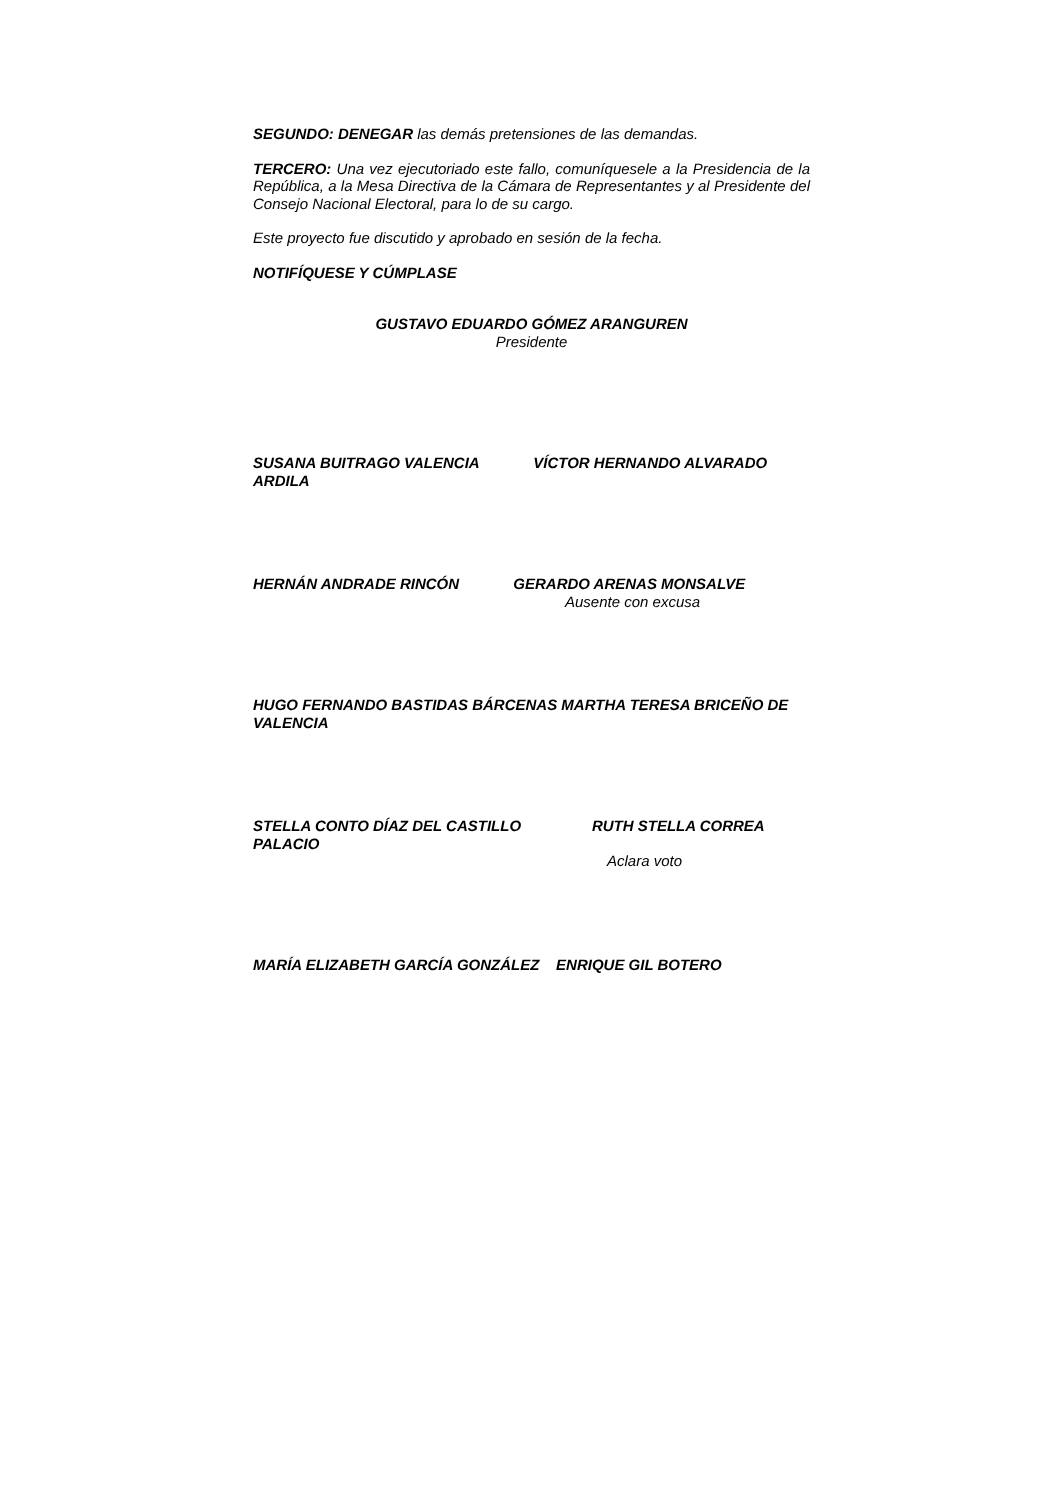SEGUNDO: DENEGAR las demás pretensiones de las demandas.
TERCERO: Una vez ejecutoriado este fallo, comuníquesele a la Presidencia de la República, a la Mesa Directiva de la Cámara de Representantes y al Presidente del Consejo Nacional Electoral, para lo de su cargo.
Este proyecto fue discutido y aprobado en sesión de la fecha.
NOTIFÍQUESE Y CÚMPLASE
GUSTAVO EDUARDO GÓMEZ ARANGUREN
Presidente
SUSANA BUITRAGO VALENCIA VÍCTOR HERNANDO ALVARADO ARDILA
HERNÁN ANDRADE RINCÓN GERARDO ARENAS MONSALVE
Ausente con excusa
HUGO FERNANDO BASTIDAS BÁRCENAS MARTHA TERESA BRICEÑO DE VALENCIA
STELLA CONTO DÍAZ DEL CASTILLO RUTH STELLA CORREA PALACIO
Aclara voto
MARÍA ELIZABETH GARCÍA GONZÁLEZ ENRIQUE GIL BOTERO